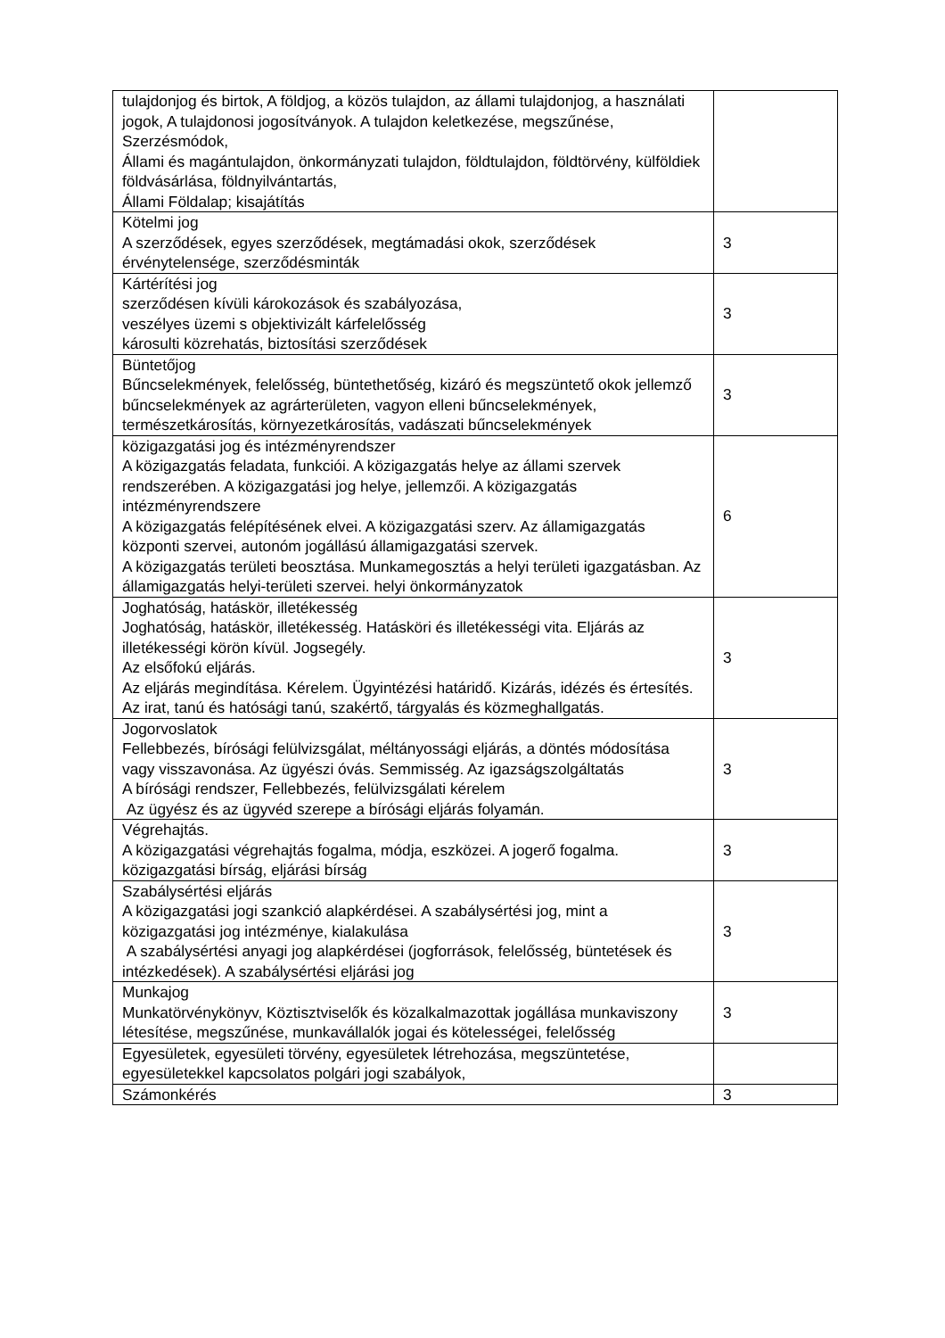| tulajdonjog és birtok, A földjog, a közös tulajdon, az állami tulajdonjog, a használati jogok, A tulajdonosi jogosítványok. A tulajdon keletkezése, megszűnése, Szerzésmódok, Állami és magántulajdon, önkormányzati tulajdon, földtulajdon, földtörvény, külföldiek földvásárlása, földnyilvántartás, Állami Földalap; kisajátítás | |
| Kötelmi jog A szerződések, egyes szerződések, megtámadási okok, szerződések érvénytelensége, szerződésminták | 3 |
| Kártérítési jog szerződésen kívüli károkozások és szabályozása, veszélyes üzemi s objektivizált kárfelelősség károsulti közrehatás, biztosítási szerződések | 3 |
| Büntetőjog Bűncselekmények, felelősség, büntethetőség, kizáró és megszüntető okok jellemző bűncselekmények az agrárterületen, vagyon elleni bűncselekmények, természetkárosítás, környezetkárosítás, vadászati bűncselekmények | 3 |
| közigazgatási jog és intézményrendszer A közigazgatás feladata, funkciói. A közigazgatás helye az állami szervek rendszerében. A közigazgatási jog helye, jellemzői. A közigazgatás intézményrendszere A közigazgatás felépítésének elvei. A közigazgatási szerv. Az államigazgatás központi szervei, autonóm jogállású államigazgatási szervek. A közigazgatás területi beosztása. Munkamegosztás a helyi területi igazgatásban. Az államigazgatás helyi-területi szervei. helyi önkormányzatok | 6 |
| Joghatóság, hatáskör, illetékesség Joghatóság, hatáskör, illetékesség. Hatásköri és illetékességi vita. Eljárás az illetékességi körön kívül. Jogsegély. Az elsőfokú eljárás. Az eljárás megindítása. Kérelem. Ügyintézési határidő. Kizárás, idézés és értesítés. Az irat, tanú és hatósági tanú, szakértő, tárgyalás és közmeghallgatás. | 3 |
| Jogorvoslatok Fellebbezés, bírósági felülvizsgálat, méltányossági eljárás, a döntés módosítása vagy visszavonása. Az ügyészi óvás. Semmisség. Az igazságszolgáltatás A bírósági rendszer, Fellebbezés, felülvizsgálati kérelem Az ügyész és az ügyvéd szerepe a bírósági eljárás folyamán. | 3 |
| Végrehajtás. A közigazgatási végrehajtás fogalma, módja, eszközei. A jogerő fogalma. közigazgatási bírság, eljárási bírság | 3 |
| Szabálysértési eljárás A közigazgatási jogi szankció alapkérdései. A szabálysértési jog, mint a közigazgatási jog intézménye, kialakulása A szabálysértési anyagi jog alapkérdései (jogforrások, felelősség, büntetések és intézkedések). A szabálysértési eljárási jog | 3 |
| Munkajog Munkatörvénykönyv, Köztisztviselők és közalkalmazottak jogállása munkaviszony létesítése, megszűnése, munkavállalók jogai és kötelességei, felelősség | 3 |
| Egyesületek, egyesületi törvény, egyesületek létrehozása, megszüntetése, egyesületekkel kapcsolatos polgári jogi szabályok, | |
| Számonkérés | 3 |